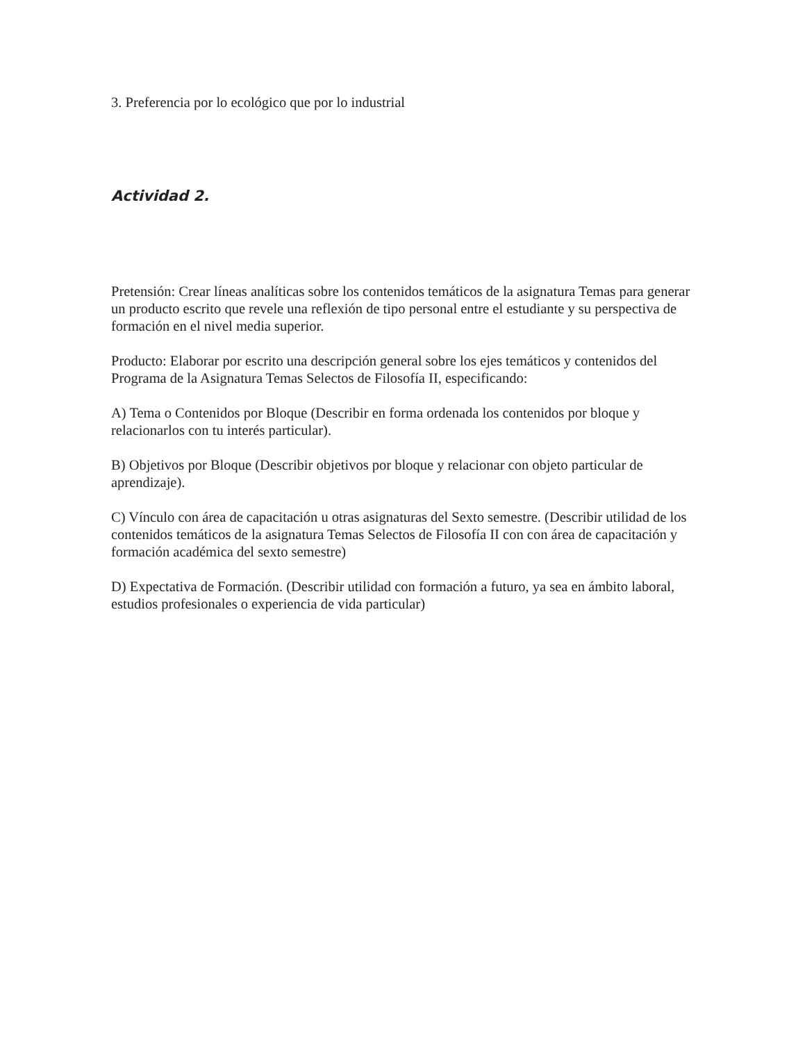3. Preferencia por lo ecológico que por lo industrial
Actividad 2.
Pretensión: Crear líneas analíticas sobre los contenidos temáticos de la asignatura Temas para generar un producto escrito que revele una reflexión de tipo personal entre el estudiante y su perspectiva de formación en el nivel media superior.
Producto: Elaborar por escrito una descripción general sobre los ejes temáticos y contenidos del Programa de la Asignatura Temas Selectos de Filosofía II, especificando:
A) Tema o Contenidos por Bloque (Describir en forma ordenada los contenidos por bloque y relacionarlos con tu interés particular).
B) Objetivos por Bloque (Describir objetivos por bloque y relacionar con objeto particular de aprendizaje).
C) Vínculo con área de capacitación u otras asignaturas del Sexto semestre. (Describir utilidad de los contenidos temáticos de la asignatura Temas Selectos de Filosofía II con con área de capacitación y formación académica del sexto semestre)
D) Expectativa de Formación. (Describir utilidad con formación a futuro, ya sea en ámbito laboral, estudios profesionales o experiencia de vida particular)